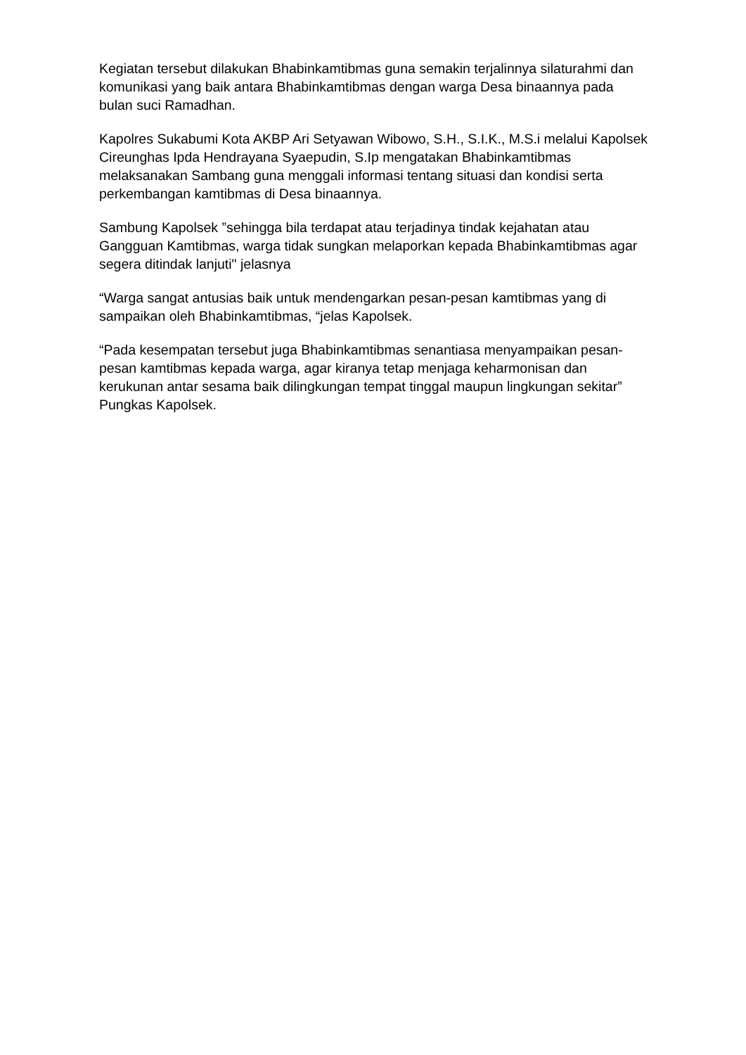Kegiatan tersebut dilakukan Bhabinkamtibmas guna semakin terjalinnya silaturahmi dan komunikasi yang baik antara Bhabinkamtibmas dengan warga Desa binaannya pada bulan suci Ramadhan.
Kapolres Sukabumi Kota AKBP Ari Setyawan Wibowo, S.H., S.I.K., M.S.i melalui Kapolsek Cireunghas Ipda Hendrayana Syaepudin, S.Ip mengatakan Bhabinkamtibmas melaksanakan Sambang guna menggali informasi tentang situasi dan kondisi serta perkembangan kamtibmas di Desa binaannya.
Sambung Kapolsek ”sehingga bila terdapat atau terjadinya tindak kejahatan atau Gangguan Kamtibmas, warga tidak sungkan melaporkan kepada Bhabinkamtibmas agar segera ditindak lanjuti" jelasnya
“Warga sangat antusias baik untuk mendengarkan pesan-pesan kamtibmas yang di sampaikan oleh Bhabinkamtibmas, “jelas Kapolsek.
“Pada kesempatan tersebut juga Bhabinkamtibmas senantiasa menyampaikan pesan-pesan kamtibmas kepada warga, agar kiranya tetap menjaga keharmonisan dan kerukunan antar sesama baik dilingkungan tempat tinggal maupun lingkungan sekitar” Pungkas Kapolsek.